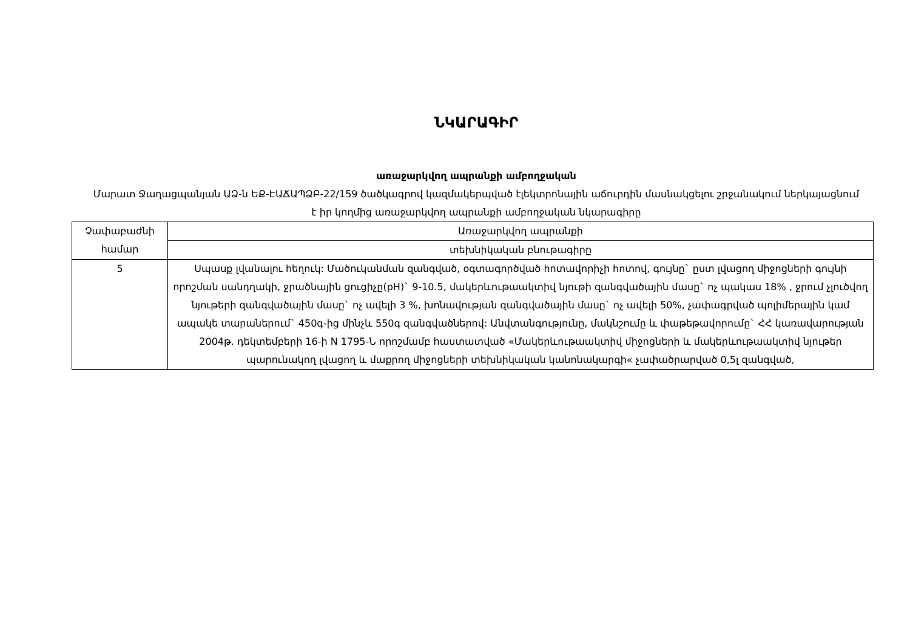ՆԿԱՐԱԳԻՐ
առաջարկվող ապրանքի ամբողջական
Մարատ Ջաղացպանյան ԱՁ-ն ԵՔ-ԷԱՃԱՊՁԲ-22/159 ծածկագրով կազմակերպված էլեկտրոնային աճուրդին մասնակցելու շրջանակում ներկայացնում է իր կողմից առաջարկվող ապրանքի ամբողջական նկարագիրը
| Չափաբաժնի համար | Առաջարկվող ապրանքի |
| --- | --- |
| | տեխնիկական բնութագիրը |
| 5 | Սպասք լվանալու հեղուկ: Մածուկանման զանգված, օգտագործված հոտավորիչի հոտով, գույնը` ըստ լվացող միջոցների գույնի որոշման սանդղակի, ջրածնային ցուցիչը(pH)` 9-10.5, մակերևութաակտիվ նյութի զանգվածային մասը` ոչ պակաս 18% , ջրում չլուծվող նյութերի զանգվածային մասը` ոչ ավելի 3 %, խոնավության զանգվածային մասը` ոչ ավելի 50%, չափագրված պոլիմերային կամ ապակե տարաներում` 450գ-ից մինչև 550գ զանգվածներով: Անվտանգությունը, մակնշումը և փաթեթավորումը` ՀՀ կառավարության 2004թ. դեկտեմբերի 16-ի N 1795-Ն որոշմամբ հաստատված «Մակերևութաակտիվ միջոցների և մակերևութաակտիվ նյութեր պարունակող լվացող և մաքրող միջոցների տեխնիկական կանոնակարգի« չափածրարված 0,5լ զանգված, |